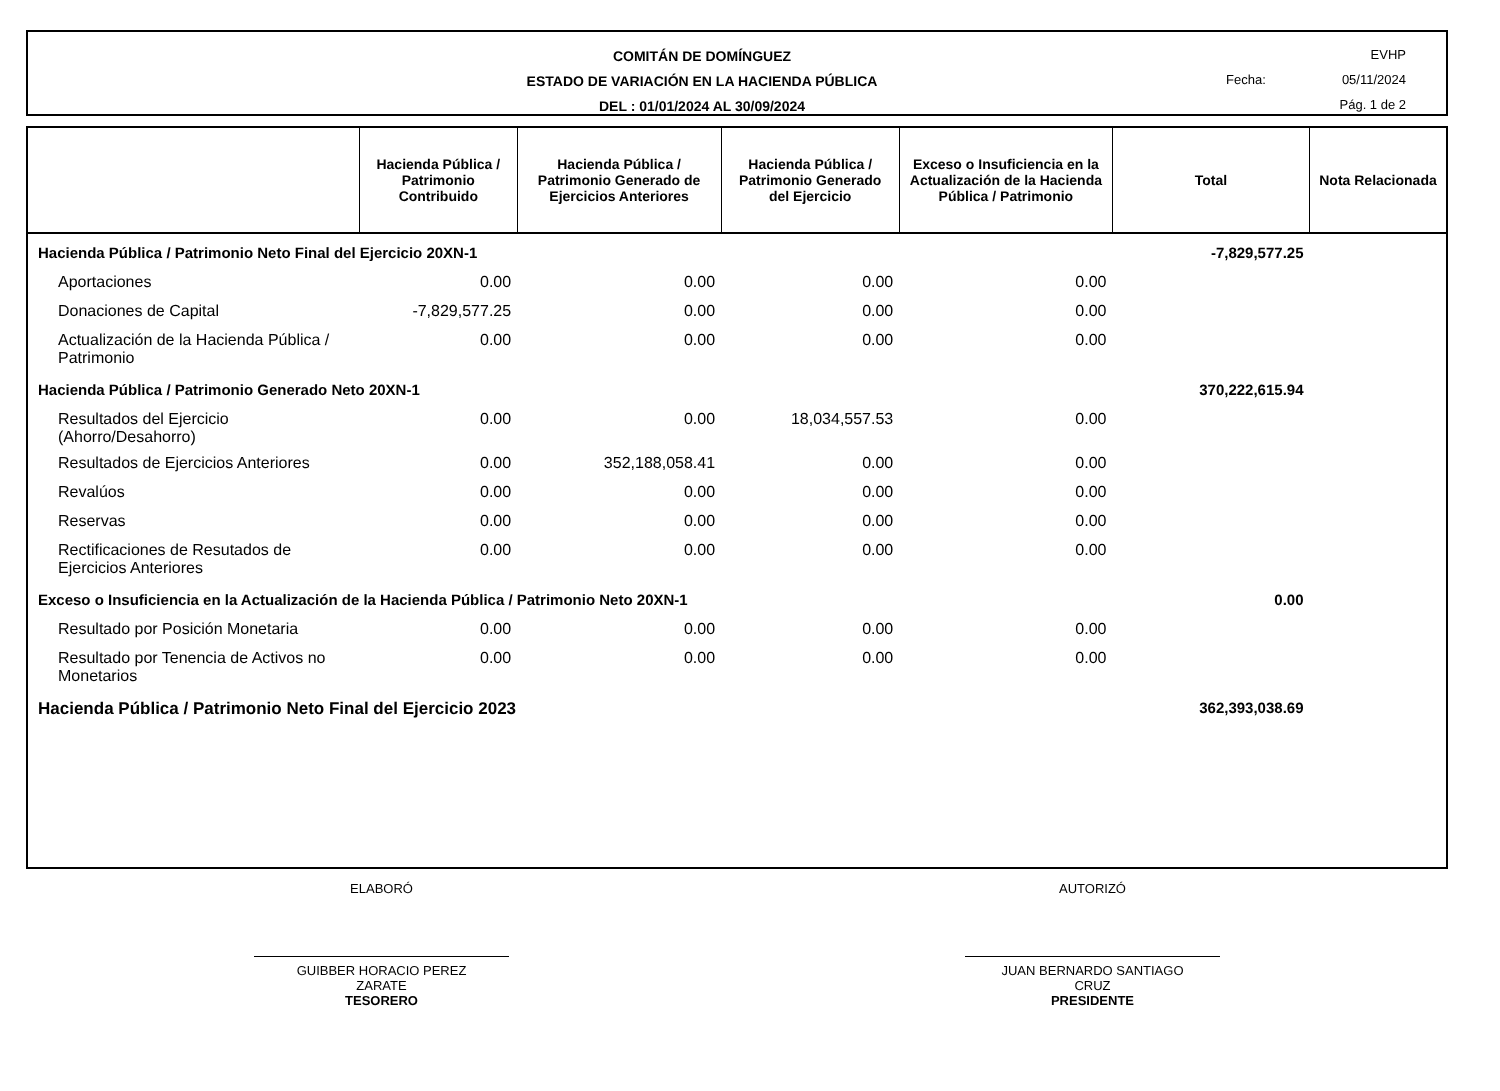COMITÁN DE DOMÍNGUEZ
ESTADO DE VARIACIÓN EN LA HACIENDA PÚBLICA
DEL : 01/01/2024 AL 30/09/2024
EVHP
Fecha: 05/11/2024
Pág. 1 de 2
| | Hacienda Pública / Patrimonio Contribuido | Hacienda Pública / Patrimonio Generado de Ejercicios Anteriores | Hacienda Pública / Patrimonio Generado del Ejercicio | Exceso o Insuficiencia en la Actualización de la Hacienda Pública / Patrimonio | Total | Nota Relacionada |
| --- | --- | --- | --- | --- | --- | --- |
| Hacienda Pública / Patrimonio Neto Final del Ejercicio 20XN-1 | | | | | -7,829,577.25 | |
| Aportaciones | 0.00 | 0.00 | 0.00 | 0.00 | | |
| Donaciones de Capital | -7,829,577.25 | 0.00 | 0.00 | 0.00 | | |
| Actualización de la Hacienda Pública / Patrimonio | 0.00 | 0.00 | 0.00 | 0.00 | | |
| Hacienda Pública / Patrimonio Generado Neto 20XN-1 | | | | | 370,222,615.94 | |
| Resultados del Ejercicio (Ahorro/Desahorro) | 0.00 | 0.00 | 18,034,557.53 | 0.00 | | |
| Resultados de Ejercicios Anteriores | 0.00 | 352,188,058.41 | 0.00 | 0.00 | | |
| Revalúos | 0.00 | 0.00 | 0.00 | 0.00 | | |
| Reservas | 0.00 | 0.00 | 0.00 | 0.00 | | |
| Rectificaciones de Resutados de Ejercicios Anteriores | 0.00 | 0.00 | 0.00 | 0.00 | | |
| Exceso o Insuficiencia en la Actualización de la Hacienda Pública / Patrimonio Neto 20XN-1 | | | | | 0.00 | |
| Resultado por Posición Monetaria | 0.00 | 0.00 | 0.00 | 0.00 | | |
| Resultado por Tenencia de Activos no Monetarios | 0.00 | 0.00 | 0.00 | 0.00 | | |
| Hacienda Pública / Patrimonio Neto Final del Ejercicio 2023 | | | | | 362,393,038.69 | |
ELABORÓ
GUIBBER HORACIO PEREZ
ZARATE
TESORERO
AUTORIZÓ
JUAN BERNARDO SANTIAGO
CRUZ
PRESIDENTE